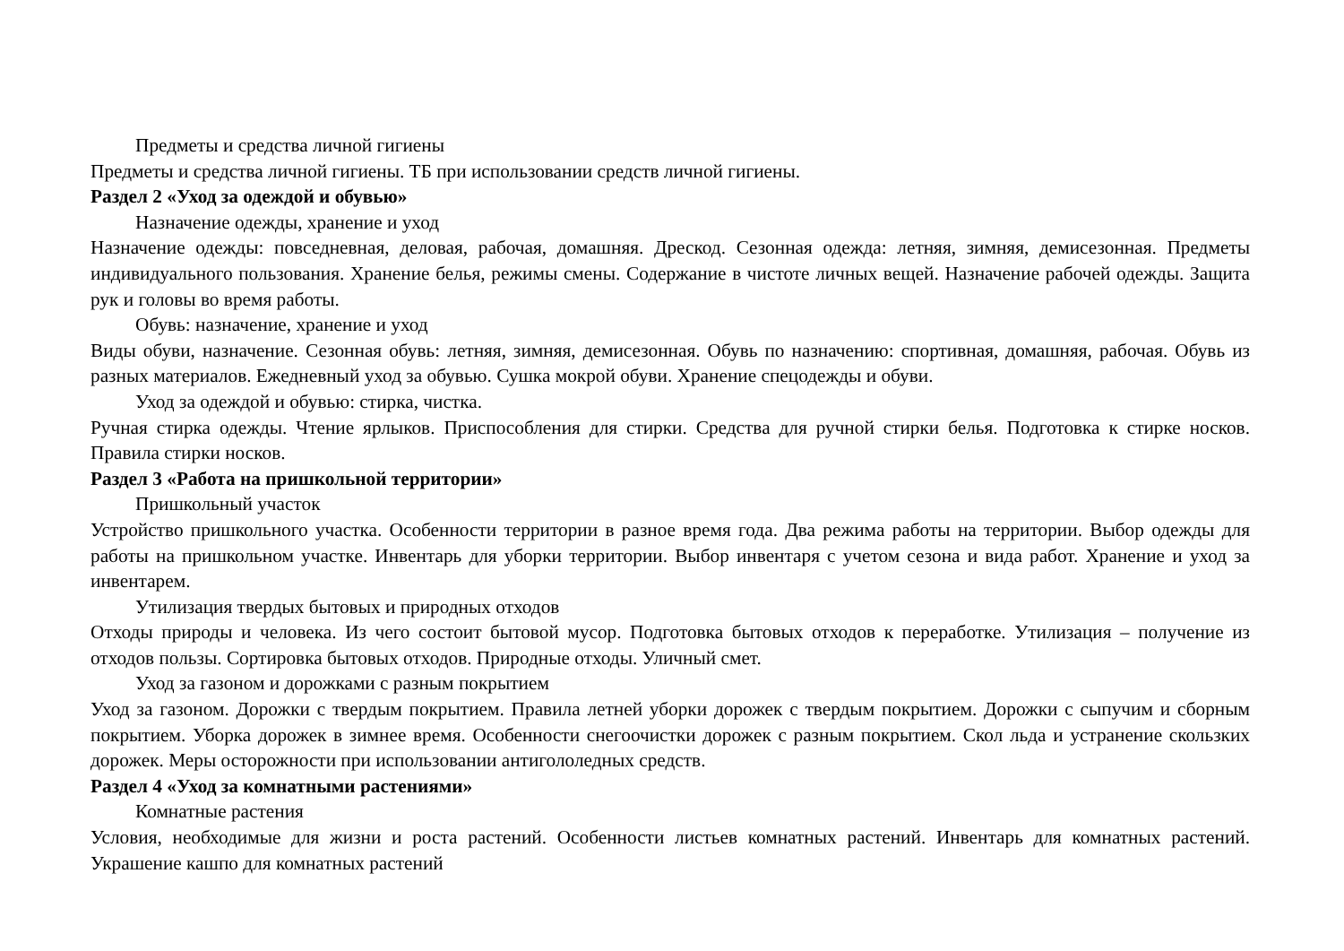Предметы и средства личной гигиены
Предметы и средства личной гигиены. ТБ при использовании средств личной гигиены.
Раздел 2 «Уход за одеждой и обувью»
Назначение одежды, хранение и уход
Назначение одежды: повседневная, деловая, рабочая, домашняя. Дрескод. Сезонная одежда: летняя, зимняя, демисезонная. Предметы индивидуального пользования. Хранение белья, режимы смены. Содержание в чистоте личных вещей. Назначение рабочей одежды. Защита рук и головы во время работы.
Обувь: назначение, хранение и уход
Виды обуви, назначение. Сезонная обувь: летняя, зимняя, демисезонная. Обувь по назначению: спортивная, домашняя, рабочая. Обувь из разных материалов. Ежедневный уход за обувью. Сушка мокрой обуви. Хранение спецодежды и обуви.
Уход за одеждой и обувью: стирка, чистка.
Ручная стирка одежды. Чтение ярлыков. Приспособления для стирки. Средства для ручной стирки белья. Подготовка к стирке носков. Правила стирки носков.
Раздел 3 «Работа на пришкольной территории»
Пришкольный участок
Устройство пришкольного участка. Особенности территории в разное время года. Два режима работы на территории. Выбор одежды для работы на пришкольном участке. Инвентарь для уборки территории. Выбор инвентаря с учетом сезона и вида работ. Хранение и уход за инвентарем.
Утилизация твердых бытовых и природных отходов
Отходы природы и человека. Из чего состоит бытовой мусор. Подготовка бытовых отходов к переработке. Утилизация – получение из отходов пользы. Сортировка бытовых отходов. Природные отходы. Уличный смет.
Уход за газоном и дорожками с разным покрытием
Уход за газоном. Дорожки с твердым покрытием. Правила летней уборки дорожек с твердым покрытием. Дорожки с сыпучим и сборным покрытием. Уборка дорожек в зимнее время. Особенности снегоочистки дорожек с разным покрытием. Скол льда и устранение скользких дорожек. Меры осторожности при использовании антигололедных средств.
Раздел 4 «Уход за комнатными растениями»
Комнатные растения
Условия, необходимые для жизни и роста растений. Особенности листьев комнатных растений. Инвентарь для комнатных растений. Украшение кашпо для комнатных растений